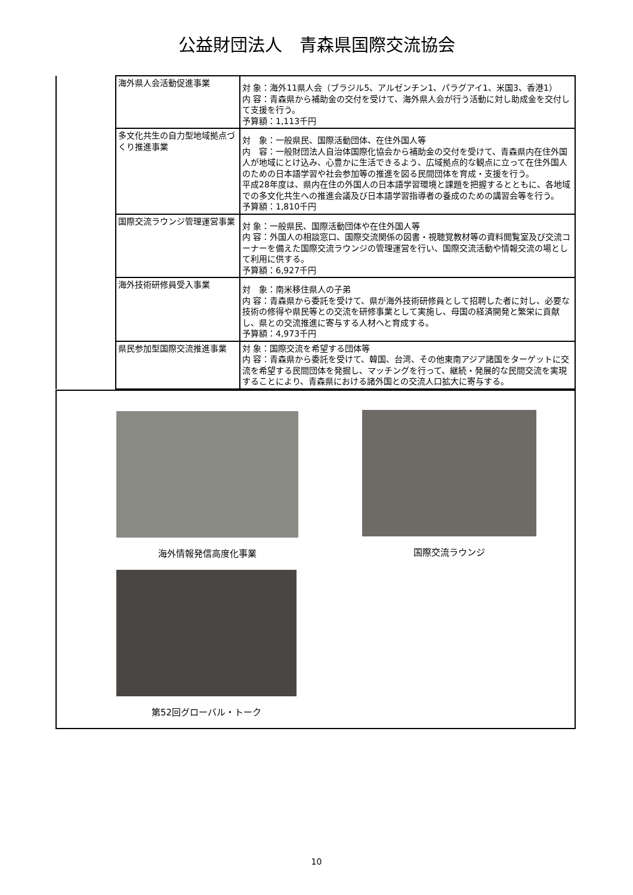公益財団法人　青森県国際交流協会
| | 海外県人会活動促進事業 | 対 象：海外11県人会（ブラジル5、アルゼンチン1、パラグアイ1、米国3、香港1） 内 容：青森県から補助金の交付を受けて、海外県人会が行う活動に対し助成金を交付して支援を行う。 予算額：1,113千円 |
| | 多文化共生の自力型地域拠点づくり推進事業 | 対 象：一般県民、国際活動団体、在住外国人等 内 容：一般財団法人自治体国際化協会から補助金の交付を受けて、青森県内在住外国人が地域にとけ込み、心豊かに生活できるよう、広域拠点的な観点に立って在住外国人のための日本語学習や社会参加等の推進を図る民間団体を育成・支援を行う。 平成28年度は、県内在住の外国人の日本語学習環境と課題を把握するとともに、各地域での多文化共生への推進会議及び日本語学習指導者の養成のための講習会等を行う。 予算額：1,810千円 |
| | 国際交流ラウンジ管理運営事業 | 対 象：一般県民、国際活動団体や在住外国人等 内 容：外国人の相談窓口、国際交流関係の図書・視聴覚教材等の資料閲覧室及び交流コーナーを備えた国際交流ラウンジの管理運営を行い、国際交流活動や情報交流の場として利用に供する。 予算額：6,927千円 |
| | 海外技術研修員受入事業 | 対 象：南米移住県人の子弟 内 容：青森県から委託を受けて、県が海外技術研修員として招聘した者に対し、必要な技術の修得や県民等との交流を研修事業として実施し、母国の経済開発と繁栄に貢献し、県との交流推進に寄与する人材へと育成する。 予算額：4,973千円 |
| | 県民参加型国際交流推進事業 | 対 象：国際交流を希望する団体等 内 容：青森県から委託を受けて、韓国、台湾、その他東南アジア諸国をターゲットに交流を希望する民間団体を発掘し、マッチングを行って、継続・発展的な民間交流を実現することにより、青森県における諸外国との交流人口拡大に寄与する。 |
海外情報発信高度化事業 国際交流ラウンジ
第52回グローバル・トーク
10